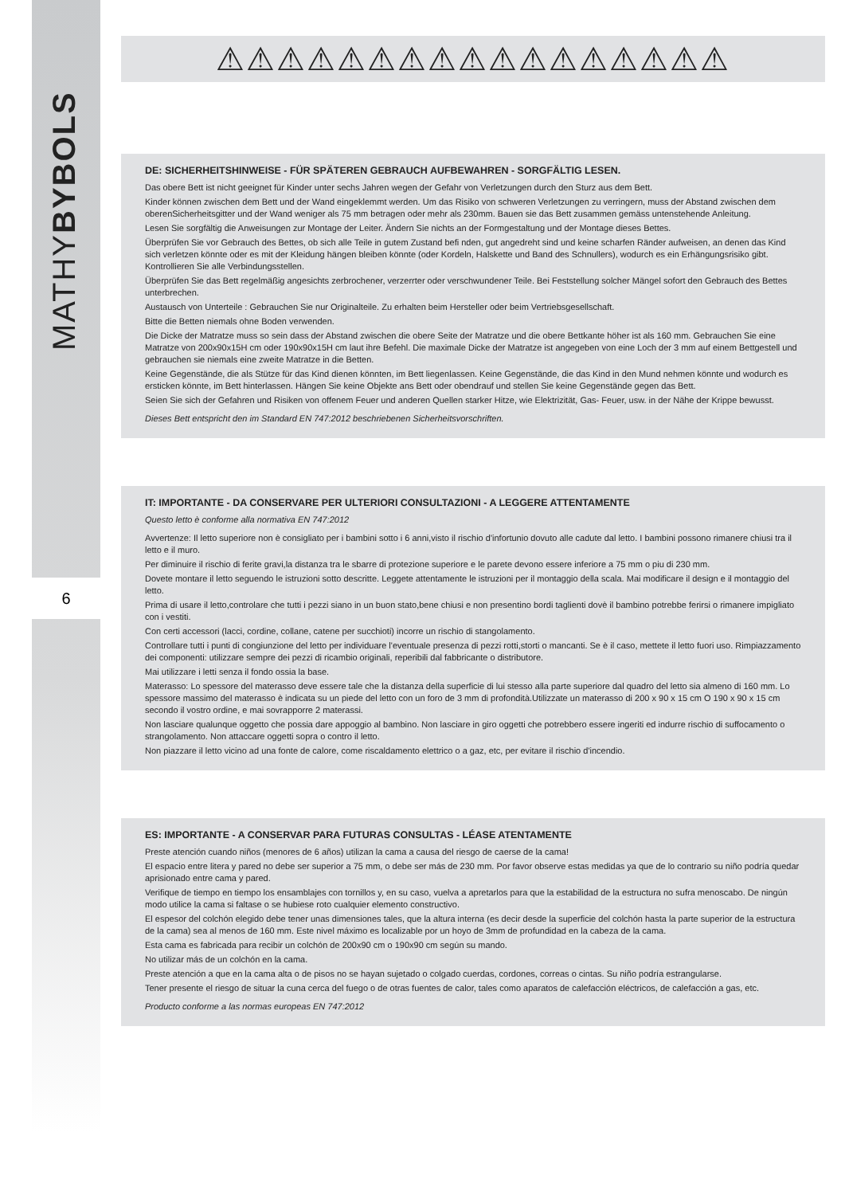MATHYBYBOLS
6
⚠⚠⚠⚠⚠⚠⚠⚠⚠⚠⚠⚠⚠⚠⚠⚠⚠
DE: SICHERHEITSHINWEISE - FÜR SPÄTEREN GEBRAUCH AUFBEWAHREN - SORGFÄLTIG LESEN.
Das obere Bett ist nicht geeignet für Kinder unter sechs Jahren wegen der Gefahr von Verletzungen durch den Sturz aus dem Bett.
Kinder können zwischen dem Bett und der Wand eingeklemmt werden. Um das Risiko von schweren Verletzungen zu verringern, muss der Abstand zwischen dem oberenSicherheitsgitter und der Wand weniger als 75 mm betragen oder mehr als 230mm. Bauen sie das Bett zusammen gemäss untenstehende Anleitung.
Lesen Sie sorgfältig die Anweisungen zur Montage der Leiter. Ändern Sie nichts an der Formgestaltung und der Montage dieses Bettes.
Überprüfen Sie vor Gebrauch des Bettes, ob sich alle Teile in gutem Zustand befi nden, gut angedreht sind und keine scharfen Ränder aufweisen, an denen das Kind sich verletzen könnte oder es mit der Kleidung hängen bleiben könnte (oder Kordeln, Halskette und Band des Schnullers), wodurch es ein Erhängungsrisiko gibt. Kontrollieren Sie alle Verbindungsstellen.
Überprüfen Sie das Bett regelmäßig angesichts zerbrochener, verzerrter oder verschwundener Teile. Bei Feststellung solcher Mängel sofort den Gebrauch des Bettes unterbrechen.
Austausch von Unterteile : Gebrauchen Sie nur Originalteile. Zu erhalten beim Hersteller oder beim Vertriebsgesellschaft.
Bitte die Betten niemals ohne Boden verwenden.
Die Dicke der Matratze muss so sein dass der Abstand zwischen die obere Seite der Matratze und die obere Bettkante höher ist als 160 mm. Gebrauchen Sie eine Matratze von 200x90x15H cm oder 190x90x15H cm laut ihre Befehl. Die maximale Dicke der Matratze ist angegeben von eine Loch der 3 mm auf einem Bettgestell und gebrauchen sie niemals eine zweite Matratze in die Betten.
Keine Gegenstände, die als Stütze für das Kind dienen könnten, im Bett liegenlassen. Keine Gegenstände, die das Kind in den Mund nehmen könnte und wodurch es ersticken könnte, im Bett hinterlassen. Hängen Sie keine Objekte ans Bett oder obendrauf und stellen Sie keine Gegenstände gegen das Bett.
Seien Sie sich der Gefahren und Risiken von offenem Feuer und anderen Quellen starker Hitze, wie Elektrizität, Gas- Feuer, usw. in der Nähe der Krippe bewusst.
Dieses Bett entspricht den im Standard EN 747:2012 beschriebenen Sicherheitsvorschriften.
IT: IMPORTANTE - DA CONSERVARE PER ULTERIORI CONSULTAZIONI - A LEGGERE ATTENTAMENTE
Questo letto è conforme alla normativa EN 747:2012
Avvertenze: Il letto superiore non è consigliato per i bambini sotto i 6 anni,visto il rischio d'infortunio dovuto alle cadute dal letto. I bambini possono rimanere chiusi tra il letto e il muro.
Per diminuire il rischio di ferite gravi,la distanza tra le sbarre di protezione superiore e le parete devono essere inferiore a 75 mm o piu di 230 mm.
Dovete montare il letto seguendo le istruzioni sotto descritte. Leggete attentamente le istruzioni per il montaggio della scala. Mai modificare il design e il montaggio del letto.
Prima di usare il letto,controlare che tutti i pezzi siano in un buon stato,bene chiusi e non presentino bordi taglienti dovè il bambino potrebbe ferirsi o rimanere impigliato con i vestiti.
Con certi accessori (lacci, cordine, collane, catene per succhioti) incorre un rischio di stangolamento.
Controllare tutti i punti di congiunzione del letto per individuare l'eventuale presenza di pezzi rotti,storti o mancanti. Se è il caso, mettete il letto fuori uso. Rimpiazzamento dei componenti: utilizzare sempre dei pezzi di ricambio originali, reperibili dal fabbricante o distributore.
Mai utilizzare i letti senza il fondo ossia la base.
Materasso: Lo spessore del materasso deve essere tale che la distanza della superficie di lui stesso alla parte superiore dal quadro del letto sia almeno di 160 mm. Lo spessore massimo del materasso è indicata su un piede del letto con un foro de 3 mm di profondità.Utilizzate un materasso di 200 x 90 x 15 cm O 190 x 90 x 15 cm secondo il vostro ordine, e mai sovrapporre 2 materassi.
Non lasciare qualunque oggetto che possia dare appoggio al bambino. Non lasciare in giro oggetti che potrebbero essere ingeriti ed indurre rischio di suffocamento o strangolamento. Non attaccare oggetti sopra o contro il letto.
Non piazzare il letto vicino ad una fonte de calore, come riscaldamento elettrico o a gaz, etc, per evitare il rischio d'incendio.
ES: IMPORTANTE - A CONSERVAR PARA FUTURAS CONSULTAS - LÉASE ATENTAMENTE
Preste atención cuando niños (menores de 6 años) utilizan la cama a causa del riesgo de caerse de la cama!
El espacio entre litera y pared no debe ser superior a 75 mm, o debe ser más de 230 mm. Por favor observe estas medidas ya que de lo contrario su niño podría quedar aprisionado entre cama y pared.
Verifique de tiempo en tiempo los ensamblajes con tornillos y, en su caso, vuelva a apretarlos para que la estabilidad de la estructura no sufra menoscabo. De ningún modo utilice la cama si faltase o se hubiese roto cualquier elemento constructivo.
El espesor del colchón elegido debe tener unas dimensiones tales, que la altura interna (es decir desde la superficie del colchón hasta la parte superior de la estructura de la cama) sea al menos de 160 mm. Este nivel máximo es localizable por un hoyo de 3mm de profundidad en la cabeza de la cama.
Esta cama es fabricada para recibir un colchón de 200x90 cm o 190x90 cm según su mando.
No utilizar más de un colchón en la cama.
Preste atención a que en la cama alta o de pisos no se hayan sujetado o colgado cuerdas, cordones, correas o cintas. Su niño podría estrangularse.
Tener presente el riesgo de situar la cuna cerca del fuego o de otras fuentes de calor, tales como aparatos de calefacción eléctricos, de calefacción a gas, etc.
Producto conforme a las normas europeas EN 747:2012